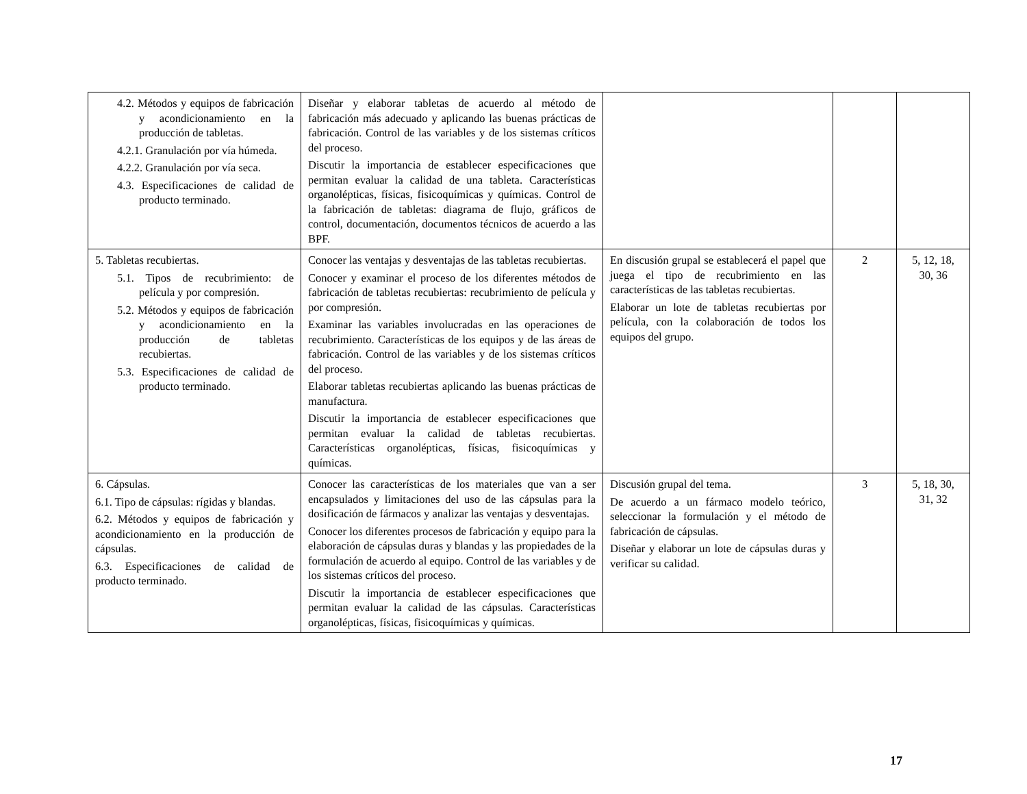| 4.2. Métodos y equipos de fabricación y acondicionamiento en la producción de tabletas. 4.2.1. Granulación por vía húmeda. 4.2.2. Granulación por vía seca. 4.3. Especificaciones de calidad de producto terminado. | Diseñar y elaborar tabletas de acuerdo al método de fabricación más adecuado y aplicando las buenas prácticas de fabricación. Control de las variables y de los sistemas críticos del proceso. Discutir la importancia de establecer especificaciones que permitan evaluar la calidad de una tableta. Características organolépticas, físicas, fisicoquímicas y químicas. Control de la fabricación de tabletas: diagrama de flujo, gráficos de control, documentación, documentos técnicos de acuerdo a las BPF. | | | |
| 5. Tabletas recubiertas. 5.1. Tipos de recubrimiento: de película y por compresión. 5.2. Métodos y equipos de fabricación y acondicionamiento en la producción de tabletas recubiertas. 5.3. Especificaciones de calidad de producto terminado. | Conocer las ventajas y desventajas de las tabletas recubiertas. Conocer y examinar el proceso de los diferentes métodos de fabricación de tabletas recubiertas: recubrimiento de película y por compresión. Examinar las variables involucradas en las operaciones de recubrimiento. Características de los equipos y de las áreas de fabricación. Control de las variables y de los sistemas críticos del proceso. Elaborar tabletas recubiertas aplicando las buenas prácticas de manufactura. Discutir la importancia de establecer especificaciones que permitan evaluar la calidad de tabletas recubiertas. Características organolépticas, físicas, fisicoquímicas y químicas. | En discusión grupal se establecerá el papel que juega el tipo de recubrimiento en las características de las tabletas recubiertas. Elaborar un lote de tabletas recubiertas por película, con la colaboración de todos los equipos del grupo. | 2 | 5, 12, 18, 30, 36 |
| 6. Cápsulas. 6.1. Tipo de cápsulas: rígidas y blandas. 6.2. Métodos y equipos de fabricación y acondicionamiento en la producción de cápsulas. 6.3. Especificaciones de calidad de producto terminado. | Conocer las características de los materiales que van a ser encapsulados y limitaciones del uso de las cápsulas para la dosificación de fármacos y analizar las ventajas y desventajas. Conocer los diferentes procesos de fabricación y equipo para la elaboración de cápsulas duras y blandas y las propiedades de la formulación de acuerdo al equipo. Control de las variables y de los sistemas críticos del proceso. Discutir la importancia de establecer especificaciones que permitan evaluar la calidad de las cápsulas. Características organolépticas, físicas, fisicoquímicas y químicas. | Discusión grupal del tema. De acuerdo a un fármaco modelo teórico, seleccionar la formulación y el método de fabricación de cápsulas. Diseñar y elaborar un lote de cápsulas duras y verificar su calidad. | 3 | 5, 18, 30, 31, 32 |
17